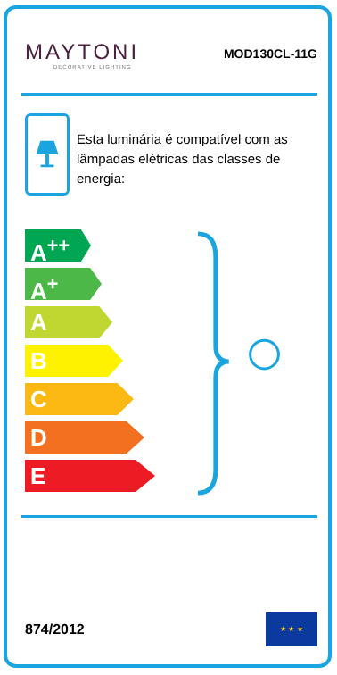MAYTONI
DECORATIVE LIGHTING
MOD130CL-11G
Esta luminária é compatível com as lâmpadas elétricas das classes de energia:
A<sup>++</sup>
A<sup>+</sup>
A
B
C
D
E
874/2012
★ ★ ★